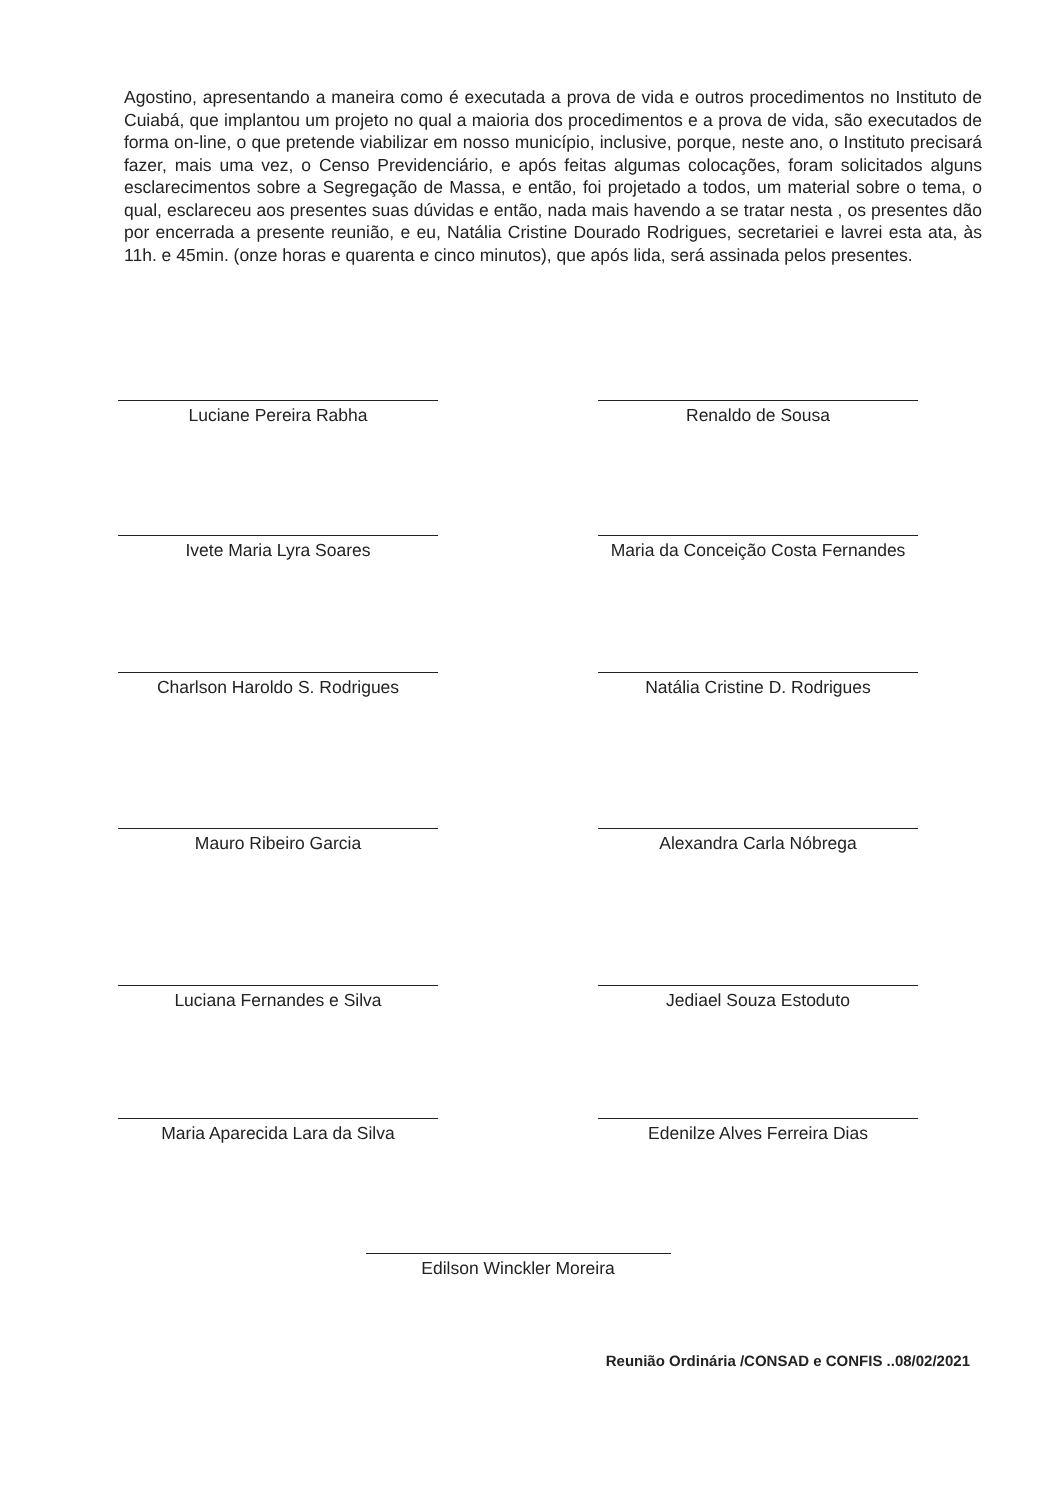Agostino, apresentando a maneira como é executada a prova de vida e outros procedimentos no Instituto de Cuiabá, que implantou um projeto no qual a maioria dos procedimentos e a prova de vida, são executados de forma on-line, o que pretende viabilizar em nosso município, inclusive, porque, neste ano, o Instituto precisará fazer, mais uma vez, o Censo Previdenciário, e após feitas algumas colocações, foram solicitados alguns esclarecimentos sobre a Segregação de Massa, e então, foi projetado a todos, um material sobre o tema, o qual, esclareceu aos presentes suas dúvidas e então, nada mais havendo a se tratar nesta , os presentes dão por encerrada a presente reunião, e eu, Natália Cristine Dourado Rodrigues, secretariei e lavrei esta ata, às 11h. e 45min. (onze horas e quarenta e cinco minutos), que após lida, será assinada pelos presentes.
Luciane Pereira Rabha Renaldo de Sousa
Ivete Maria Lyra Soares Maria da Conceição Costa Fernandes
Charlson Haroldo S. Rodrigues Natália Cristine D. Rodrigues
Mauro Ribeiro Garcia Alexandra Carla Nóbrega
Luciana Fernandes e Silva Jediael Souza Estoduto
Maria Aparecida Lara da Silva Edenilze Alves Ferreira Dias
Edilson Winckler Moreira
Reunião Ordinária /CONSAD e CONFIS ..08/02/2021